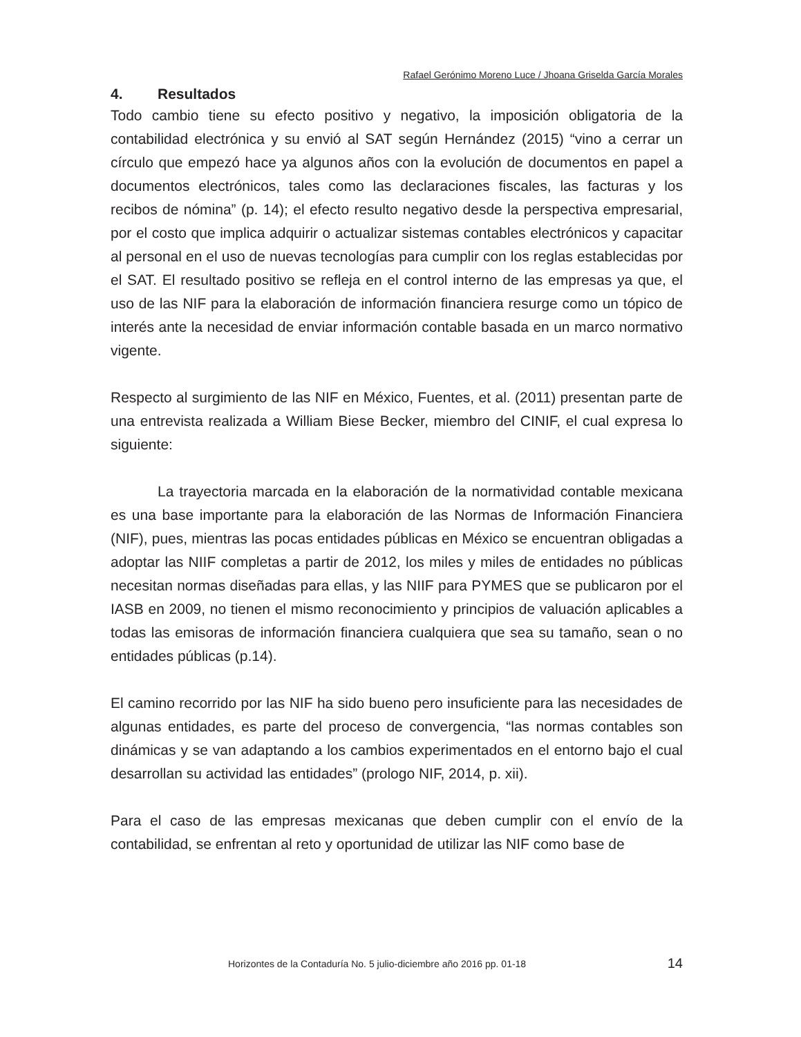Rafael Gerónimo Moreno Luce / Jhoana Griselda García Morales
4. Resultados
Todo cambio tiene su efecto positivo y negativo, la imposición obligatoria de la contabilidad electrónica y su envió al SAT según Hernández (2015) “vino a cerrar un círculo que empezó hace ya algunos años con la evolución de documentos en papel a documentos electrónicos, tales como las declaraciones fiscales, las facturas y los recibos de nómina” (p. 14); el efecto resulto negativo desde la perspectiva empresarial, por el costo que implica adquirir o actualizar sistemas contables electrónicos y capacitar al personal en el uso de nuevas tecnologías para cumplir con los reglas establecidas por el SAT. El resultado positivo se refleja en el control interno de las empresas ya que, el uso de las NIF para la elaboración de información financiera resurge como un tópico de interés ante la necesidad de enviar información contable basada en un marco normativo vigente.
Respecto al surgimiento de las NIF en México, Fuentes, et al. (2011) presentan parte de una entrevista realizada a William Biese Becker, miembro del CINIF, el cual expresa lo siguiente:
La trayectoria marcada en la elaboración de la normatividad contable mexicana es una base importante para la elaboración de las Normas de Información Financiera (NIF), pues, mientras las pocas entidades públicas en México se encuentran obligadas a adoptar las NIIF completas a partir de 2012, los miles y miles de entidades no públicas necesitan normas diseñadas para ellas, y las NIIF para PYMES que se publicaron por el IASB en 2009, no tienen el mismo reconocimiento y principios de valuación aplicables a todas las emisoras de información financiera cualquiera que sea su tamaño, sean o no entidades públicas (p.14).
El camino recorrido por las NIF ha sido bueno pero insuficiente para las necesidades de algunas entidades, es parte del proceso de convergencia, “las normas contables son dinámicas y se van adaptando a los cambios experimentados en el entorno bajo el cual desarrollan su actividad las entidades” (prologo NIF, 2014, p. xii).
Para el caso de las empresas mexicanas que deben cumplir con el envío de la contabilidad, se enfrentan al reto y oportunidad de utilizar las NIF como base de
Horizontes de la Contaduría No. 5 julio-diciembre año 2016 pp. 01-18 14